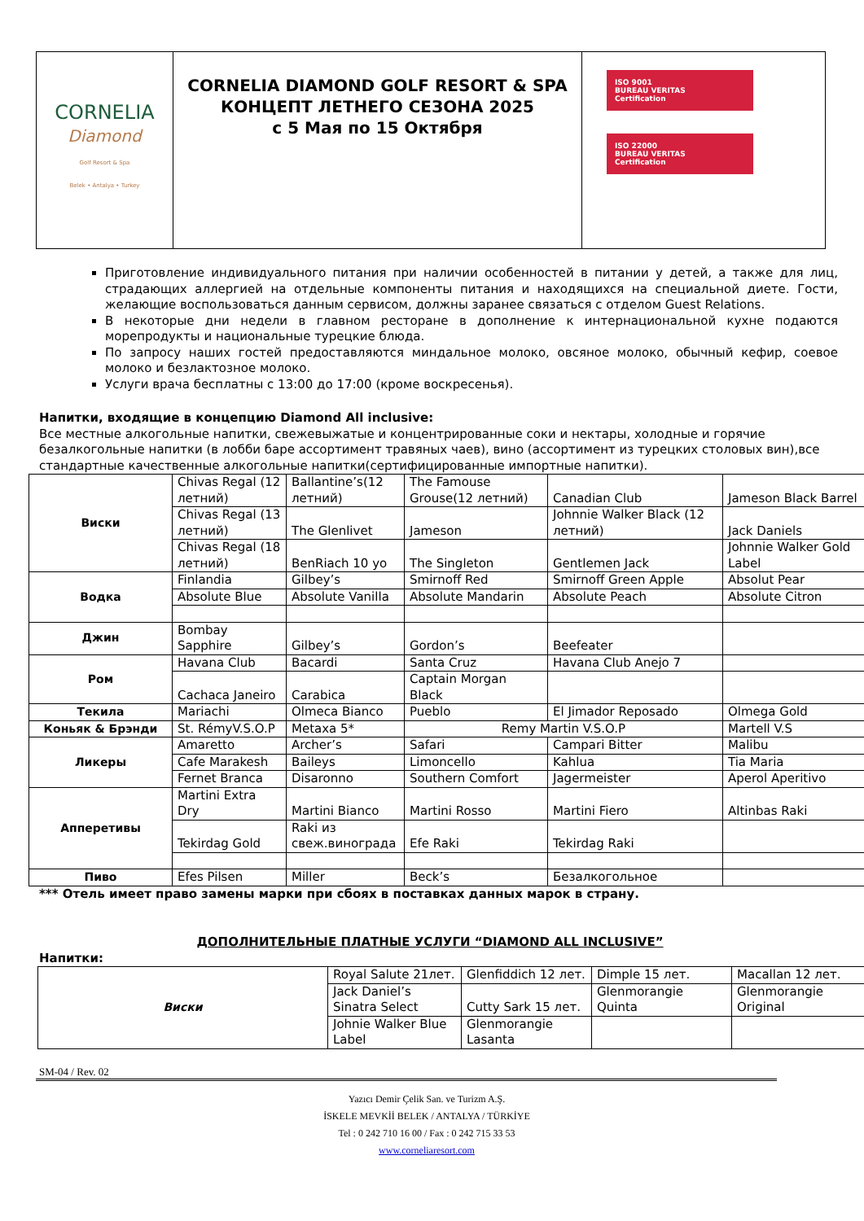| CORNELIA Diamond Golf Resort & Spa Belek • Antalya • Turkey | CORNELIA DIAMOND GOLF RESORT & SPA КОНЦЕПТ ЛЕТНЕГО СЕЗОНА 2025 с 5 Мая по 15 Октября | ISO 9001 BUREAU VERITAS Certification ISO 22000 BUREAU VERITAS Certification |
Приготовление индивидуального питания при наличии особенностей в питании у детей, а также для лиц, страдающих аллергией на отдельные компоненты питания и находящихся на специальной диете. Гости, желающие воспользоваться данным сервисом, должны заранее связаться с отделом Guest Relations.
В некоторые дни недели в главном ресторане в дополнение к интернациональной кухне подаются морепродукты и национальные турецкие блюда.
По запросу наших гостей предоставляются миндальное молоко, овсяное молоко, обычный кефир, соевое молоко и безлактозное молоко.
Услуги врача бесплатны с 13:00 до 17:00 (кроме воскресенья).
Напитки, входящие в концепцию Diamond All inclusive:
Все местные алкогольные напитки, свежевыжатые и концентрированные соки и нектары, холодные и горячие безалкогольные напитки (в лобби баре ассортимент травяных чаев), вино (ассортимент из турецких столовых вин),все стандартные качественные алкогольные напитки(сертифицированные импортные напитки).
| Виски | Chivas Regal (12 летний) | Ballantine’s(12 летний) | The Famouse Grouse(12 летний) | Canadian Club | Jameson Black Barrel |
| | Chivas Regal (13 летний) | The Glenlivet | Jameson | Johnnie Walker Black (12 летний) | Jack Daniels |
| | Chivas Regal (18 летний) | BenRiach 10 yo | The Singleton | Gentlemen Jack | Johnnie Walker Gold Label |
| Водка | Finlandia | Gilbey’s | Smirnoff Red | Smirnoff Green Apple | Absolut Pear |
| | Absolute Blue | Absolute Vanilla | Absolute Mandarin | Absolute Peach | Absolute Citron |
| Джин | Bombay Sapphire | Gilbey’s | Gordon’s | Beefeater | |
| Ром | Havana Club | Bacardi | Santa Cruz | Havana Club Anejo 7 | |
| | Cachaca Janeiro | Carabica | Captain Morgan Black | | |
| Текила | Mariachi | Olmeca Bianco | Pueblo | El Jimador Reposado | Olmega Gold |
| Коньяк & Брэнди | St. RémyV.S.O.P | Metaxa 5* | Remy Martin V.S.O.P | | Martell V.S |
| Ликеры | Amaretto | Archer’s | Safari | Campari Bitter | Malibu |
| | Cafe Marakesh | Baileys | Limoncello | Kahlua | Tia Maria |
| | Fernet Branca | Disaronno | Southern Comfort | Jagermeister | Aperol Aperitivo |
| Апперетивы | Martini Extra Dry | Martini Bianco | Martini Rosso | Martini Fiero | Altinbas Raki |
| | Tekirdag Gold | Raki из свеж.винограда | Efe Raki | Tekirdag Raki | |
| Пиво | Efes Pilsen | Miller | Beck’s | Безалкогольное | |
*** Отель имеет право замены марки при сбоях в поставках данных марок в страну.
ДОПОЛНИТЕЛЬНЫЕ ПЛАТНЫЕ УСЛУГИ “DIAMOND ALL INCLUSIVE”
Напитки:
| Виски | Royal Salute 21лет. | Glenfiddich 12 лет. | Dimple 15 лет. | Macallan 12 лет. |
| | Jack Daniel’s Sinatra Select | Cutty Sark 15 лет. | Glenmorangie Quinta | Glenmorangie Original |
| | Johnie Walker Blue Label | Glenmorangie Lasanta | | |
SM-04 / Rev. 02
Yazıcı Demir Çelik San. ve Turizm A.Ş.
İSKELE MEVKİİ BELEK / ANTALYA / TÜRKİYE
Tel : 0 242 710 16 00 / Fax : 0 242 715 33 53
www.corneliaresort.com